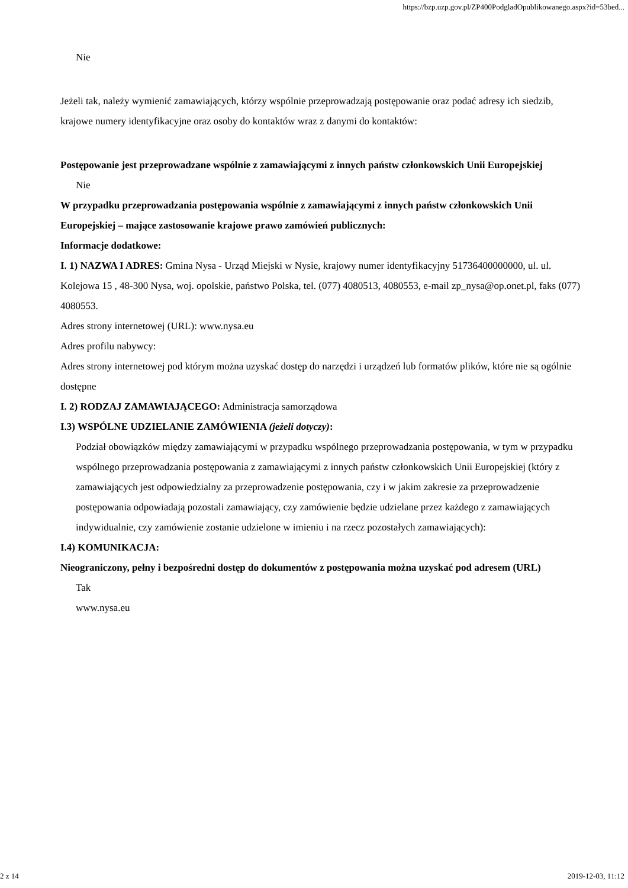https://bzp.uzp.gov.pl/ZP400PodgladOpublikowanego.aspx?id=53bed...
Nie
Jeżeli tak, należy wymienić zamawiających, którzy wspólnie przeprowadzają postępowanie oraz podać adresy ich siedzib, krajowe numery identyfikacyjne oraz osoby do kontaktów wraz z danymi do kontaktów:
Postępowanie jest przeprowadzane wspólnie z zamawiającymi z innych państw członkowskich Unii Europejskiej
Nie
W przypadku przeprowadzania postępowania wspólnie z zamawiającymi z innych państw członkowskich Unii Europejskiej – mające zastosowanie krajowe prawo zamówień publicznych:
Informacje dodatkowe:
I. 1) NAZWA I ADRES: Gmina Nysa - Urząd Miejski w Nysie, krajowy numer identyfikacyjny 51736400000000, ul. ul. Kolejowa 15 , 48-300 Nysa, woj. opolskie, państwo Polska, tel. (077) 4080513, 4080553, e-mail zp_nysa@op.onet.pl, faks (077) 4080553.
Adres strony internetowej (URL): www.nysa.eu
Adres profilu nabywcy:
Adres strony internetowej pod którym można uzyskać dostęp do narzędzi i urządzeń lub formatów plików, które nie są ogólnie dostępne
I. 2) RODZAJ ZAMAWIAJĄCEGO: Administracja samorządowa
I.3) WSPÓLNE UDZIELANIE ZAMÓWIENIA (jeżeli dotyczy):
Podział obowiązków między zamawiającymi w przypadku wspólnego przeprowadzania postępowania, w tym w przypadku wspólnego przeprowadzania postępowania z zamawiającymi z innych państw członkowskich Unii Europejskiej (który z zamawiających jest odpowiedzialny za przeprowadzenie postępowania, czy i w jakim zakresie za przeprowadzenie postępowania odpowiadają pozostali zamawiający, czy zamówienie będzie udzielane przez każdego z zamawiających indywidualnie, czy zamówienie zostanie udzielone w imieniu i na rzecz pozostałych zamawiających):
I.4) KOMUNIKACJA:
Nieograniczony, pełny i bezpośredni dostęp do dokumentów z postępowania można uzyskać pod adresem (URL)
Tak
www.nysa.eu
2 z 14 2019-12-03, 11:12